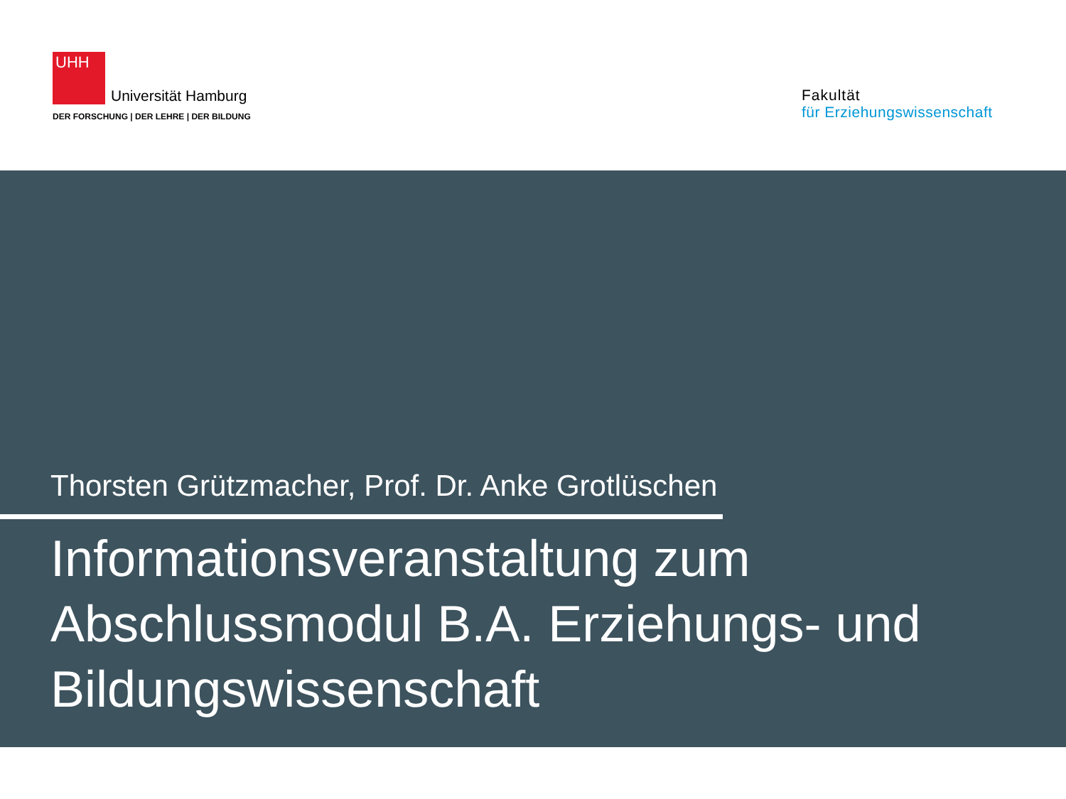UHH Universität Hamburg
DER FORSCHUNG | DER LEHRE | DER BILDUNG
Fakultät
für Erziehungswissenschaft
Thorsten Grützmacher, Prof. Dr. Anke Grotlüschen
Informationsveranstaltung zum
Abschlussmodul B.A. Erziehungs- und
Bildungswissenschaft